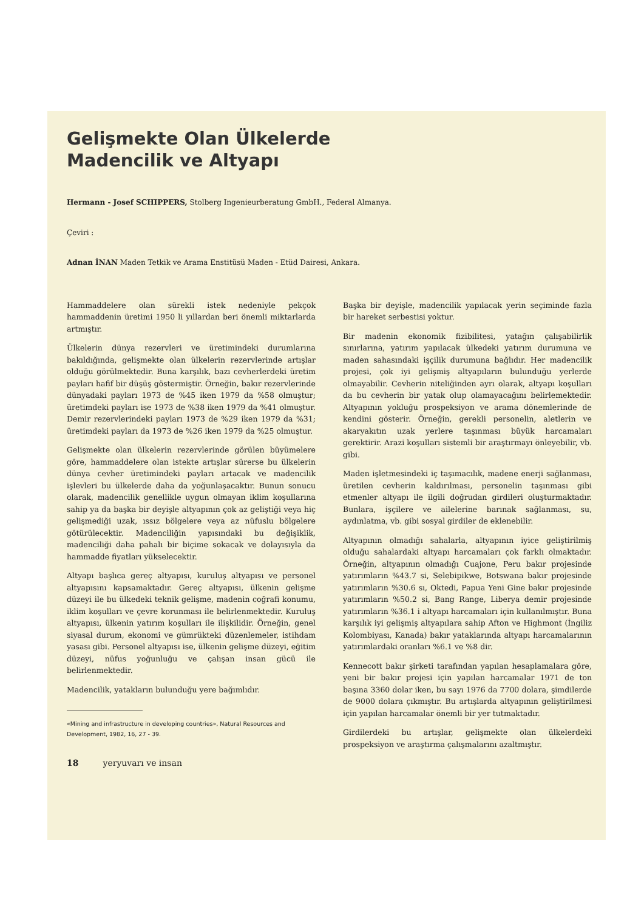Gelişmekte Olan Ülkelerde
Madencilik ve Altyapı
Hermann - Josef SCHIPPERS, Stolberg Ingenieurberatung GmbH., Federal Almanya.
Çeviri :
Adnan İNAN Maden Tetkik ve Arama Enstitüsü Maden - Etüd Dairesi, Ankara.
Hammaddelere olan sürekli istek nedeniyle pekçok hammaddenin üretimi 1950 li yıllardan beri önemli miktarlarda artmıştır.
Ülkelerin dünya rezervleri ve üretimindeki durumlarına bakıldığında, gelişmekte olan ülkelerin rezervlerinde artışlar olduğu görülmektedir. Buna karşılık, bazı cevherlerdeki üretim payları hafif bir düşüş göstermiştir. Örneğin, bakır rezervlerinde dünyadaki payları 1973 de %45 iken 1979 da %58 olmuştur; üretimdeki payları ise 1973 de %38 iken 1979 da %41 olmuştur. Demir rezervlerindeki payları 1973 de %29 iken 1979 da %31; üretimdeki payları da 1973 de %26 iken 1979 da %25 olmuştur.
Gelişmekte olan ülkelerin rezervlerinde görülen büyümelere göre, hammaddelere olan istekte artışlar sürerse bu ülkelerin dünya cevher üretimindeki payları artacak ve madencilik işlevleri bu ülkelerde daha da yoğunlaşacaktır. Bunun sonucu olarak, madencilik genellikle uygun olmayan iklim koşullarına sahip ya da başka bir deyişle altyapının çok az geliştiği veya hiç gelişmediği uzak, ıssız bölgelere veya az nüfuslu bölgelere götürülecektir. Madenciliğin yapısındaki bu değişiklik, madenciliği daha pahalı bir biçime sokacak ve dolayısıyla da hammadde fiyatları yükselecektir.
Altyapı başlıca gereç altyapısı, kuruluş altyapısı ve personel altyapısını kapsamaktadır. Gereç altyapısı, ülkenin gelişme düzeyi ile bu ülkedeki teknik gelişme, madenin coğrafi konumu, iklim koşulları ve çevre korunması ile belirlenmektedir. Kuruluş altyapısı, ülkenin yatırım koşulları ile ilişkilidir. Örneğin, genel siyasal durum, ekonomi ve gümrükteki düzenlemeler, istihdam yasası gibi. Personel altyapısı ise, ülkenin gelişme düzeyi, eğitim düzeyi, nüfus yoğunluğu ve çalışan insan gücü ile belirlenmektedir.
Madencilik, yatakların bulunduğu yere bağımlıdır.
«Mining and infrastructure in developing countries», Natural Resources and Development, 1982, 16, 27 - 39.
18 yeryuvarı ve insan
Başka bir deyişle, madencilik yapılacak yerin seçiminde fazla bir hareket serbestisi yoktur.
Bir madenin ekonomik fizibilitesi, yatağın çalışabilirlik sınırlarına, yatırım yapılacak ülkedeki yatırım durumuna ve maden sahasındaki işçilik durumuna bağlıdır. Her madencilik projesi, çok iyi gelişmiş altyapıların bulunduğu yerlerde olmayabilir. Cevherin niteliğinden ayrı olarak, altyapı koşulları da bu cevherin bir yatak olup olamayacağını belirlemektedir. Altyapının yokluğu prospeksiyon ve arama dönemlerinde de kendini gösterir. Örneğin, gerekli personelin, aletlerin ve akaryakıtın uzak yerlere taşınması büyük harcamaları gerektirir. Arazi koşulları sistemli bir araştırmayı önleyebilir, vb. gibi.
Maden işletmesindeki iç taşımacılık, madene enerji sağlanması, üretilen cevherin kaldırılması, personelin taşınması gibi etmenler altyapı ile ilgili doğrudan girdileri oluşturmaktadır. Bunlara, işçilere ve ailelerine barınak sağlanması, su, aydınlatma, vb. gibi sosyal girdiler de eklenebilir.
Altyapının olmadığı sahalarla, altyapının iyice geliştirilmiş olduğu sahalardaki altyapı harcamaları çok farklı olmaktadır. Örneğin, altyapının olmadığı Cuajone, Peru bakır projesinde yatırımların %43.7 si, Selebipikwe, Botswana bakır projesinde yatırımların %30.6 sı, Oktedi, Papua Yeni Gine bakır projesinde yatırımların %50.2 si, Bang Range, Liberya demir projesinde yatırımların %36.1 i altyapı harcamaları için kullanılmıştır. Buna karşılık iyi gelişmiş altyapılara sahip Afton ve Highmont (İngiliz Kolombiyası, Kanada) bakır yataklarında altyapı harcamalarının yatırımlardaki oranları %6.1 ve %8 dir.
Kennecott bakır şirketi tarafından yapılan hesaplamalara göre, yeni bir bakır projesi için yapılan harcamalar 1971 de ton başına 3360 dolar iken, bu sayı 1976 da 7700 dolara, şimdilerde de 9000 dolara çıkmıştır. Bu artışlarda altyapının geliştirilmesi için yapılan harcamalar önemli bir yer tutmaktadır.
Girdilerdeki bu artışlar, gelişmekte olan ülkelerdeki prospeksiyon ve araştırma çalışmalarını azaltmıştır.